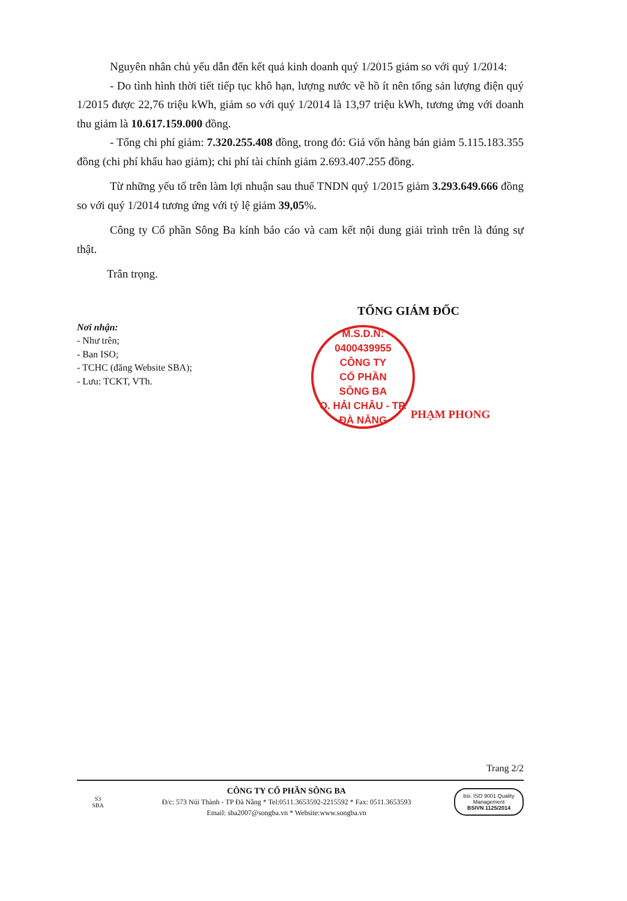Nguyên nhân chủ yếu dẫn đến kết quả kinh doanh quý 1/2015 giảm so với quý 1/2014:
- Do tình hình thời tiết tiếp tục khô hạn, lượng nước về hồ ít nên tổng sản lượng điện quý 1/2015 được 22,76 triệu kWh, giảm so với quý 1/2014 là 13,97 triệu kWh, tương ứng với doanh thu giảm là 10.617.159.000 đồng.
- Tổng chi phí giảm: 7.320.255.408 đồng, trong đó: Giá vốn hàng bán giảm 5.115.183.355 đồng (chi phí khấu hao giảm); chi phí tài chính giảm 2.693.407.255 đồng.
Từ những yếu tố trên làm lợi nhuận sau thuế TNDN quý 1/2015 giảm 3.293.649.666 đồng so với quý 1/2014 tương ứng với tỷ lệ giảm 39,05%.
Công ty Cổ phần Sông Ba kính báo cáo và cam kết nội dung giải trình trên là đúng sự thật.
Trân trọng.
Nơi nhận:
- Như trên;
- Ban ISO;
- TCHC (đăng Website SBA);
- Lưu: TCKT, VTh.
TỔNG GIÁM ĐỐC
M.S.D.N: 0400439955
CÔNG TY
CỔ PHẦN
SÔNG BA
Q. HẢI CHÂU - TP. ĐÀ NẴNG
PHẠM PHONG
Trang 2/2
S3
SBA
CÔNG TY CỔ PHẦN SÔNG BA
Đ/c: 573 Núi Thành - TP Đà Nẵng * Tel:0511.3653592-2215592 * Fax: 0511.3653593
Email: sba2007@songba.vn * Website:www.songba.vn
bsi. ISO 9001 Quality Management
BSIVN 1125/2014